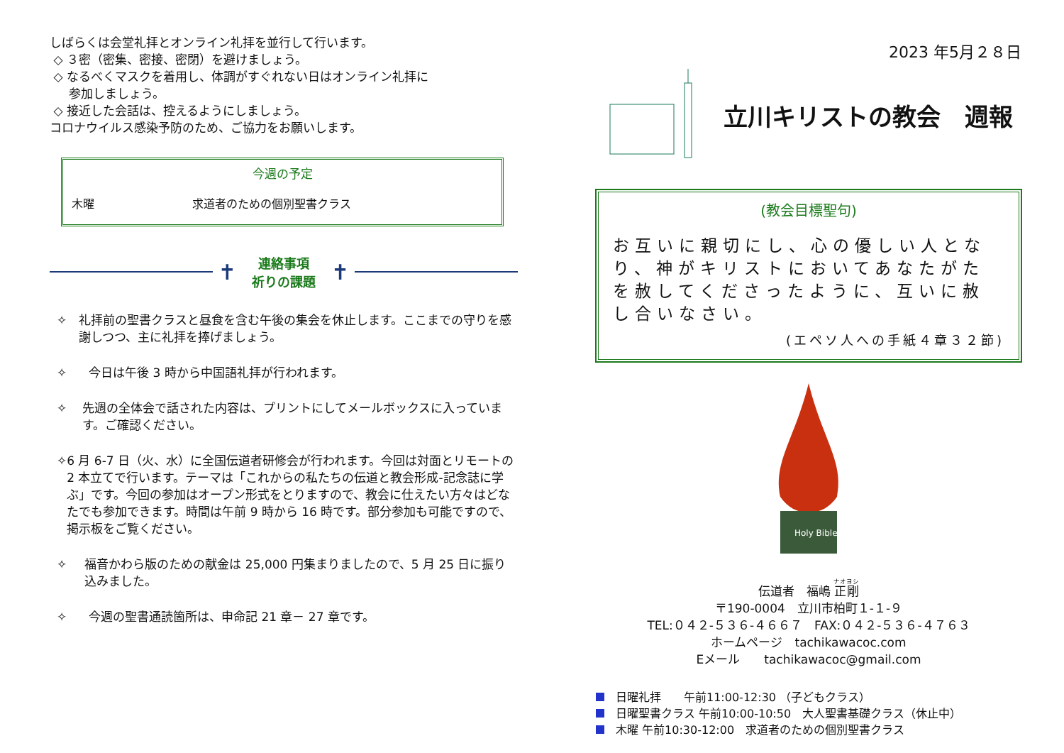しばらくは会堂礼拝とオンライン礼拝を並行して行います。
◇ ３密（密集、密接、密閉）を避けましょう。
◇ なるべくマスクを着用し、体調がすぐれない日はオンライン礼拝に
参加しましょう。
◇ 接近した会話は、控えるようにしましょう。
コロナウイルス感染予防のため、ご協力をお願いします。
今週の予定
木曜 求道者のための個別聖書クラス
✝
連絡事項
祈りの課題
✝
✧ 礼拝前の聖書クラスと昼食を含む午後の集会を休止します。ここまでの守りを感謝しつつ、主に礼拝を捧げましょう。
✧ 今日は午後 3 時から中国語礼拝が行われます。
✧ 先週の全体会で話された内容は、プリントにしてメールボックスに入っています。ご確認ください。
✧ 6 月 6-7 日（火、水）に全国伝道者研修会が行われます。今回は対面とリモートの 2 本立てで行います。テーマは「これからの私たちの伝道と教会形成-記念誌に学ぶ」です。今回の参加はオープン形式をとりますので、教会に仕えたい方々はどなたでも参加できます。時間は午前 9 時から 16 時です。部分参加も可能ですので、掲示板をご覧ください。
✧ 福音かわら版のための献金は 25,000 円集まりましたので、5 月 25 日に振り込みました。
✧ 今週の聖書通読箇所は、申命記 21 章－ 27 章です。
2023 年5月２８日
立川キリストの教会　週報
(教会目標聖句)
お互いに親切にし、心の優しい人となり、神がキリストにおいてあなたがたを赦してくださったように、互いに赦し合いなさい。
(エペソ人への手紙４章３２節)
Holy Bible
伝道者　福嶋 正剛
〒190-0004　立川市柏町１-１-９
TEL:０４２-５３６-４６６７　FAX:０４２-５３６-４７６３
ホームページ　tachikawacoc.com
Eメール　　tachikawacoc@gmail.com
日曜礼拝　　午前11:00-12:30 （子どもクラス）
日曜聖書クラス 午前10:00-10:50　大人聖書基礎クラス（休止中）
木曜 午前10:30-12:00　求道者のための個別聖書クラス